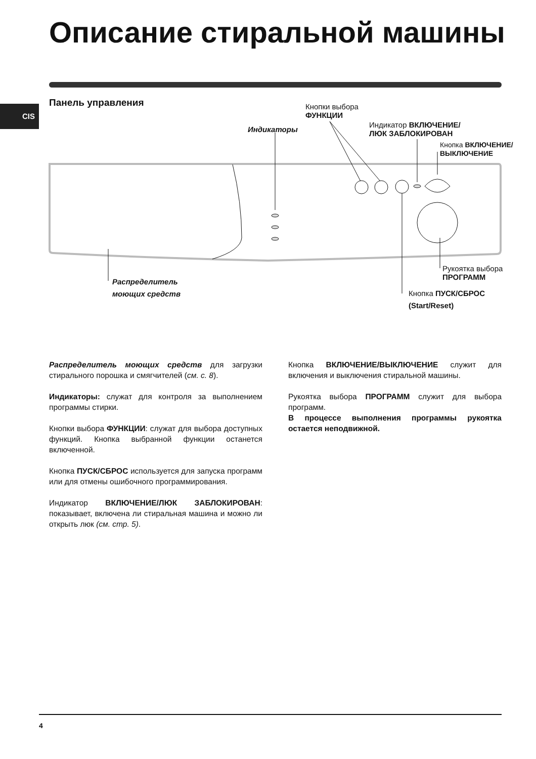Описание стиральной машины
Панель управления
CIS
Кнопки выбора
ФУНКЦИИ
Индикаторы
Индикатор ВКЛЮЧЕНИЕ/
ЛЮК ЗАБЛОКИРОВАН
Кнопка ВКЛЮЧЕНИЕ/
ВЫКЛЮЧЕНИЕ
Рукоятка выбора
ПРОГРАММ
Распределитель
моющих средств
Кнопка ПУСК/СБРОС
(Start/Reset)
Распределитель моющих средств для загрузки стирального порошка и смягчителей (см. с. 8).
Индикаторы: служат для контроля за выполнением программы стирки.
Кнопки выбора ФУНКЦИИ: служат для выбора доступных функций. Кнопка выбранной функции останется включенной.
Кнопка ПУСК/СБРОС используется для запуска программ или для отмены ошибочного программирования.
Индикатор ВКЛЮЧЕНИЕ/ЛЮК ЗАБЛОКИРОВАН: показывает, включена ли стиральная машина и можно ли открыть люк (см. стр. 5).
Кнопка ВКЛЮЧЕНИЕ/ВЫКЛЮЧЕНИЕ служит для включения и выключения стиральной машины.
Рукоятка выбора ПРОГРАММ служит для выбора программ.
В процессе выполнения программы рукоятка остается неподвижной.
4